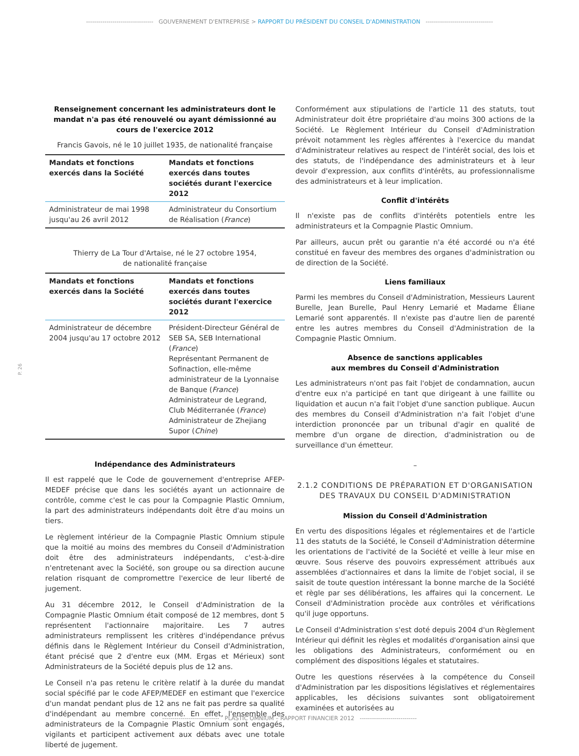--------------------------------- GOUVERNEMENT D'ENTREPRISE > RAPPORT DU PRÉSIDENT DU CONSEIL D'ADMINISTRATION ---------------------------------
P. 26
Renseignement concernant les administrateurs dont le mandat n'a pas été renouvelé ou ayant démissionné au cours de l'exercice 2012
Francis Gavois, né le 10 juillet 1935, de nationalité française
| Mandats et fonctions exercés dans la Société | Mandats et fonctions exercés dans toutes sociétés durant l'exercice 2012 |
| --- | --- |
| Administrateur de mai 1998 jusqu'au 26 avril 2012 | Administrateur du Consortium de Réalisation ( France ) |
Thierry de La Tour d'Artaise, né le 27 octobre 1954,
de nationalité française
| Mandats et fonctions exercés dans la Société | Mandats et fonctions exercés dans toutes sociétés durant l'exercice 2012 |
| --- | --- |
| Administrateur de décembre 2004 jusqu'au 17 octobre 2012 | Président-Directeur Général de SEB SA, SEB International ( France ) Représentant Permanent de Sofinaction, elle-même administrateur de la Lyonnaise de Banque ( France ) Administrateur de Legrand, Club Méditerranée ( France ) Administrateur de Zhejiang Supor ( Chine ) |
Indépendance des Administrateurs
Il est rappelé que le Code de gouvernement d'entreprise AFEP-MEDEF précise que dans les sociétés ayant un actionnaire de contrôle, comme c'est le cas pour la Compagnie Plastic Omnium, la part des administrateurs indépendants doit être d'au moins un tiers.
Le règlement intérieur de la Compagnie Plastic Omnium stipule que la moitié au moins des membres du Conseil d'Administration doit être des administrateurs indépendants, c'est-à-dire n'entretenant avec la Société, son groupe ou sa direction aucune relation risquant de compromettre l'exercice de leur liberté de jugement.
Au 31 décembre 2012, le Conseil d'Administration de la Compagnie Plastic Omnium était composé de 12 membres, dont 5 représentent l'actionnaire majoritaire. Les 7 autres administrateurs remplissent les critères d'indépendance prévus définis dans le Règlement Intérieur du Conseil d'Administration, étant précisé que 2 d'entre eux (MM. Ergas et Mérieux) sont Administrateurs de la Société depuis plus de 12 ans.
Le Conseil n'a pas retenu le critère relatif à la durée du mandat social spécifié par le code AFEP/MEDEF en estimant que l'exercice d'un mandat pendant plus de 12 ans ne fait pas perdre sa qualité d'indépendant au membre concerné. En effet, l'ensemble des administrateurs de la Compagnie Plastic Omnium sont engagés, vigilants et participent activement aux débats avec une totale liberté de jugement.
Conformément aux stipulations de l'article 11 des statuts, tout Administrateur doit être propriétaire d'au moins 300 actions de la Société. Le Règlement Intérieur du Conseil d'Administration prévoit notamment les règles afférentes à l'exercice du mandat d'Administrateur relatives au respect de l'intérêt social, des lois et des statuts, de l'indépendance des administrateurs et à leur devoir d'expression, aux conflits d'intérêts, au professionnalisme des administrateurs et à leur implication.
Conflit d'intérêts
Il n'existe pas de conflits d'intérêts potentiels entre les administrateurs et la Compagnie Plastic Omnium.
Par ailleurs, aucun prêt ou garantie n'a été accordé ou n'a été constitué en faveur des membres des organes d'administration ou de direction de la Société.
Liens familiaux
Parmi les membres du Conseil d'Administration, Messieurs Laurent Burelle, Jean Burelle, Paul Henry Lemarié et Madame Éliane Lemarié sont apparentés. Il n'existe pas d'autre lien de parenté entre les autres membres du Conseil d'Administration de la Compagnie Plastic Omnium.
Absence de sanctions applicables
aux membres du Conseil d'Administration
Les administrateurs n'ont pas fait l'objet de condamnation, aucun d'entre eux n'a participé en tant que dirigeant à une faillite ou liquidation et aucun n'a fait l'objet d'une sanction publique. Aucun des membres du Conseil d'Administration n'a fait l'objet d'une interdiction prononcée par un tribunal d'agir en qualité de membre d'un organe de direction, d'administration ou de surveillance d'un émetteur.
–
2.1.2 CONDITIONS DE PRÉPARATION ET D'ORGANISATION
DES TRAVAUX DU CONSEIL D'ADMINISTRATION
Mission du Conseil d'Administration
En vertu des dispositions légales et réglementaires et de l'article 11 des statuts de la Société, le Conseil d'Administration détermine les orientations de l'activité de la Société et veille à leur mise en œuvre. Sous réserve des pouvoirs expressément attribués aux assemblées d'actionnaires et dans la limite de l'objet social, il se saisit de toute question intéressant la bonne marche de la Société et règle par ses délibérations, les affaires qui la concernent. Le Conseil d'Administration procède aux contrôles et vérifications qu'il juge opportuns.
Le Conseil d'Administration s'est doté depuis 2004 d'un Règlement Intérieur qui définit les règles et modalités d'organisation ainsi que les obligations des Administrateurs, conformément ou en complément des dispositions légales et statutaires.
Outre les questions réservées à la compétence du Conseil d'Administration par les dispositions législatives et réglementaires applicables, les décisions suivantes sont obligatoirement examinées et autorisées au
---------------------------- PLASTIC OMNIUM – RAPPORT FINANCIER 2012 ----------------------------